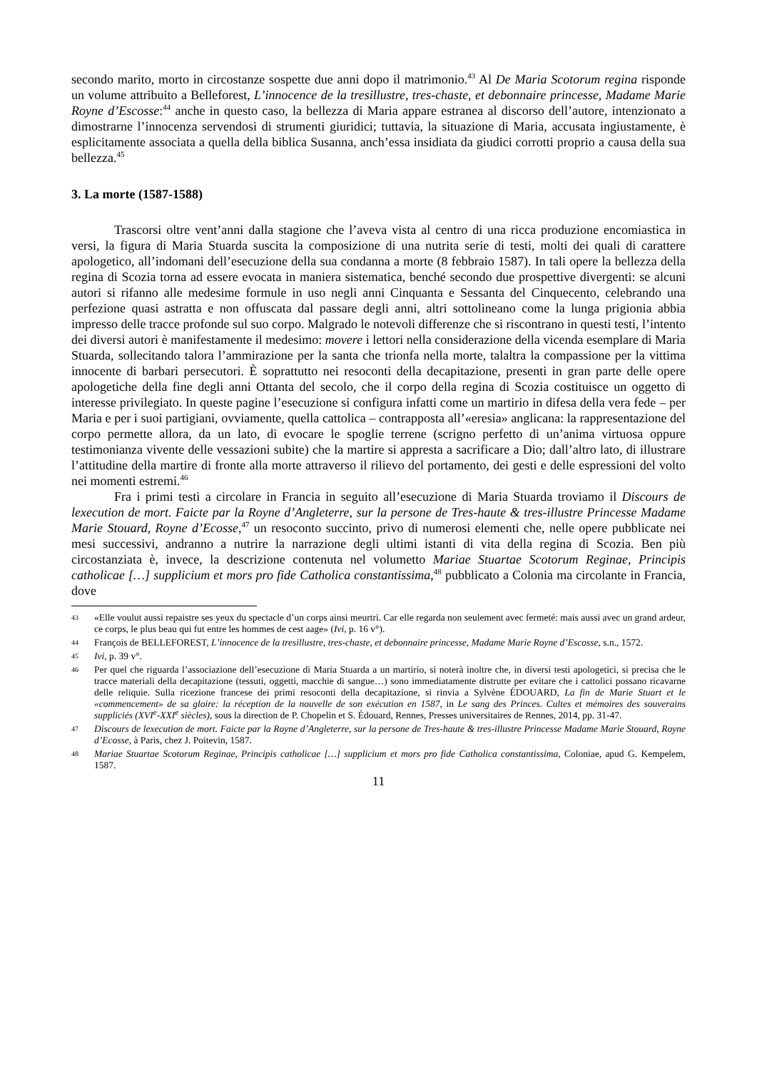secondo marito, morto in circostanze sospette due anni dopo il matrimonio.<sup>43</sup> Al De Maria Scotorum regina risponde un volume attribuito a Belleforest, L’innocence de la tresillustre, tres-chaste, et debonnaire princesse, Madame Marie Royne d’Escosse:<sup>44</sup> anche in questo caso, la bellezza di Maria appare estranea al discorso dell’autore, intenzionato a dimostrarne l’innocenza servendosi di strumenti giuridici; tuttavia, la situazione di Maria, accusata ingiustamente, è esplicitamente associata a quella della biblica Susanna, anch’essa insidiata da giudici corrotti proprio a causa della sua bellezza.<sup>45</sup>
3. La morte (1587-1588)
Trascorsi oltre vent’anni dalla stagione che l’aveva vista al centro di una ricca produzione encomiastica in versi, la figura di Maria Stuarda suscita la composizione di una nutrita serie di testi, molti dei quali di carattere apologetico, all’indomani dell’esecuzione della sua condanna a morte (8 febbraio 1587). In tali opere la bellezza della regina di Scozia torna ad essere evocata in maniera sistematica, benché secondo due prospettive divergenti: se alcuni autori si rifanno alle medesime formule in uso negli anni Cinquanta e Sessanta del Cinquecento, celebrando una perfezione quasi astratta e non offuscata dal passare degli anni, altri sottolineano come la lunga prigionia abbia impresso delle tracce profonde sul suo corpo. Malgrado le notevoli differenze che si riscontrano in questi testi, l’intento dei diversi autori è manifestamente il medesimo: movere i lettori nella considerazione della vicenda esemplare di Maria Stuarda, sollecitando talora l’ammirazione per la santa che trionfa nella morte, talaltra la compassione per la vittima innocente di barbari persecutori. È soprattutto nei resoconti della decapitazione, presenti in gran parte delle opere apologetiche della fine degli anni Ottanta del secolo, che il corpo della regina di Scozia costituisce un oggetto di interesse privilegiato. In queste pagine l’esecuzione si configura infatti come un martirio in difesa della vera fede – per Maria e per i suoi partigiani, ovviamente, quella cattolica – contrapposta all’«eresia» anglicana: la rappresentazione del corpo permette allora, da un lato, di evocare le spoglie terrene (scrigno perfetto di un’anima virtuosa oppure testimonianza vivente delle vessazioni subite) che la martire si appresta a sacrificare a Dio; dall’altro lato, di illustrare l’attitudine della martire di fronte alla morte attraverso il rilievo del portamento, dei gesti e delle espressioni del volto nei momenti estremi.<sup>46</sup>
Fra i primi testi a circolare in Francia in seguito all’esecuzione di Maria Stuarda troviamo il Discours de lexecution de mort. Faicte par la Royne d’Angleterre, sur la persone de Tres-haute & tres-illustre Princesse Madame Marie Stouard, Royne d’Ecosse,<sup>47</sup> un resoconto succinto, privo di numerosi elementi che, nelle opere pubblicate nei mesi successivi, andranno a nutrire la narrazione degli ultimi istanti di vita della regina di Scozia. Ben più circostanziata è, invece, la descrizione contenuta nel volumetto Mariae Stuartae Scotorum Reginae, Principis catholicae […] supplicium et mors pro fide Catholica constantissima,<sup>48</sup> pubblicato a Colonia ma circolante in Francia, dove
43 «Elle voulut aussi repaistre ses yeux du spectacle d’un corps ainsi meurtri. Car elle regarda non seulement avec fermeté: mais aussi avec un grand ardeur, ce corps, le plus beau qui fut entre les hommes de cest aage» (Ivi, p. 16 v°).
44 François de BELLEFOREST, L’innocence de la tresillustre, tres-chaste, et debonnaire princesse, Madame Marie Royne d’Escosse, s.n., 1572.
45 Ivi, p. 39 v°.
46 Per quel che riguarda l’associazione dell’esecuzione di Maria Stuarda a un martirio, si noterà inoltre che, in diversi testi apologetici, si precisa che le tracce materiali della decapitazione (tessuti, oggetti, macchie di sangue…) sono immediatamente distrutte per evitare che i cattolici possano ricavarne delle reliquie. Sulla ricezione francese dei primi resoconti della decapitazione, si rinvia a Sylvène ÉDOUARD, La fin de Marie Stuart et le «commencement» de sa gloire: la réception de la nouvelle de son exécution en 1587, in Le sang des Princes. Cultes et mémoires des souverains suppliciés (XVI<sup>e</sup>-XXI<sup>e</sup> siècles), sous la direction de P. Chopelin et S. Édouard, Rennes, Presses universitaires de Rennes, 2014, pp. 31-47.
47 Discours de lexecution de mort. Faicte par la Royne d’Angleterre, sur la persone de Tres-haute & tres-illustre Princesse Madame Marie Stouard, Royne d’Ecosse, à Paris, chez J. Poitevin, 1587.
48 Mariae Stuartae Scotorum Reginae, Principis catholicae […] supplicium et mors pro fide Catholica constantissima, Coloniae, apud G. Kempelem, 1587.
11